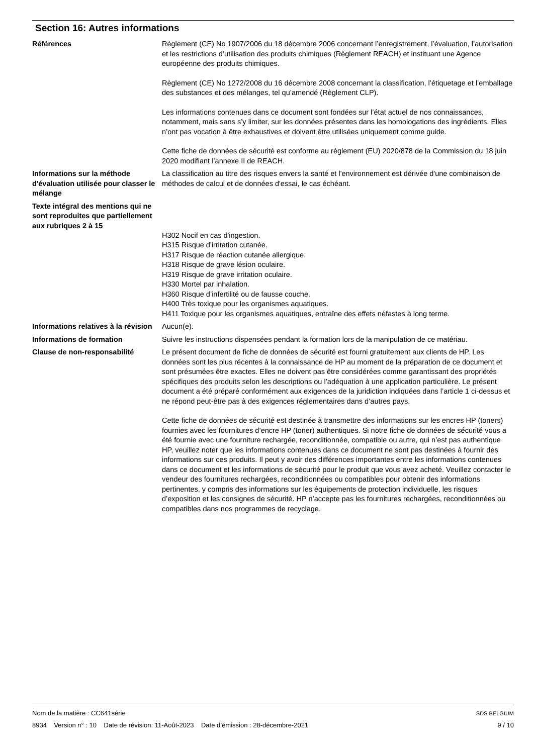Section 16: Autres informations
Références Règlement (CE) No 1907/2006 du 18 décembre 2006 concernant l’enregistrement, l’évaluation, l’autorisation et les restrictions d’utilisation des produits chimiques (Règlement REACH) et instituant une Agence européenne des produits chimiques.
Règlement (CE) No 1272/2008 du 16 décembre 2008 concernant la classification, l’étiquetage et l’emballage des substances et des mélanges, tel qu’amendé (Règlement CLP).
Les informations contenues dans ce document sont fondées sur l’état actuel de nos connaissances, notamment, mais sans s’y limiter, sur les données présentes dans les homologations des ingrédients. Elles n’ont pas vocation à être exhaustives et doivent être utilisées uniquement comme guide.
Cette fiche de données de sécurité est conforme au règlement (EU) 2020/878 de la Commission du 18 juin 2020 modifiant l’annexe II de REACH.
Informations sur la méthode d'évaluation utilisée pour classer le mélange
La classification au titre des risques envers la santé et l'environnement est dérivée d'une combinaison de méthodes de calcul et de données d'essai, le cas échéant.
Texte intégral des mentions qui ne sont reproduites que partiellement aux rubriques 2 à 15
H302 Nocif en cas d'ingestion.
H315 Risque d'irritation cutanée.
H317 Risque de réaction cutanée allergique.
H318 Risque de grave lésion oculaire.
H319 Risque de grave irritation oculaire.
H330 Mortel par inhalation.
H360 Risque d’infertilité ou de fausse couche.
H400 Très toxique pour les organismes aquatiques.
H411 Toxique pour les organismes aquatiques, entraîne des effets néfastes à long terme.
Informations relatives à la révision
Aucun(e).
Informations de formation Suivre les instructions dispensées pendant la formation lors de la manipulation de ce matériau.
Clause de non-responsabilité Le présent document de fiche de données de sécurité est fourni gratuitement aux clients de HP. Les données sont les plus récentes à la connaissance de HP au moment de la préparation de ce document et sont présumées être exactes. Elles ne doivent pas être considérées comme garantissant des propriétés spécifiques des produits selon les descriptions ou l’adéquation à une application particulière. Le présent document a été préparé conformément aux exigences de la juridiction indiquées dans l’article 1 ci-dessus et ne répond peut-être pas à des exigences réglementaires dans d’autres pays.
Cette fiche de données de sécurité est destinée à transmettre des informations sur les encres HP (toners) fournies avec les fournitures d’encre HP (toner) authentiques. Si notre fiche de données de sécurité vous a été fournie avec une fourniture rechargée, reconditionnée, compatible ou autre, qui n’est pas authentique HP, veuillez noter que les informations contenues dans ce document ne sont pas destinées à fournir des informations sur ces produits. Il peut y avoir des différences importantes entre les informations contenues dans ce document et les informations de sécurité pour le produit que vous avez acheté. Veuillez contacter le vendeur des fournitures rechargées, reconditionnées ou compatibles pour obtenir des informations pertinentes, y compris des informations sur les équipements de protection individuelle, les risques d’exposition et les consignes de sécurité. HP n’accepte pas les fournitures rechargées, reconditionnées ou compatibles dans nos programmes de recyclage.
Nom de la matière : CC641série SDS BELGIUM
8934 Version n° : 10 Date de révision: 11-Août-2023 Date d’émission : 28-décembre-2021 9 / 10